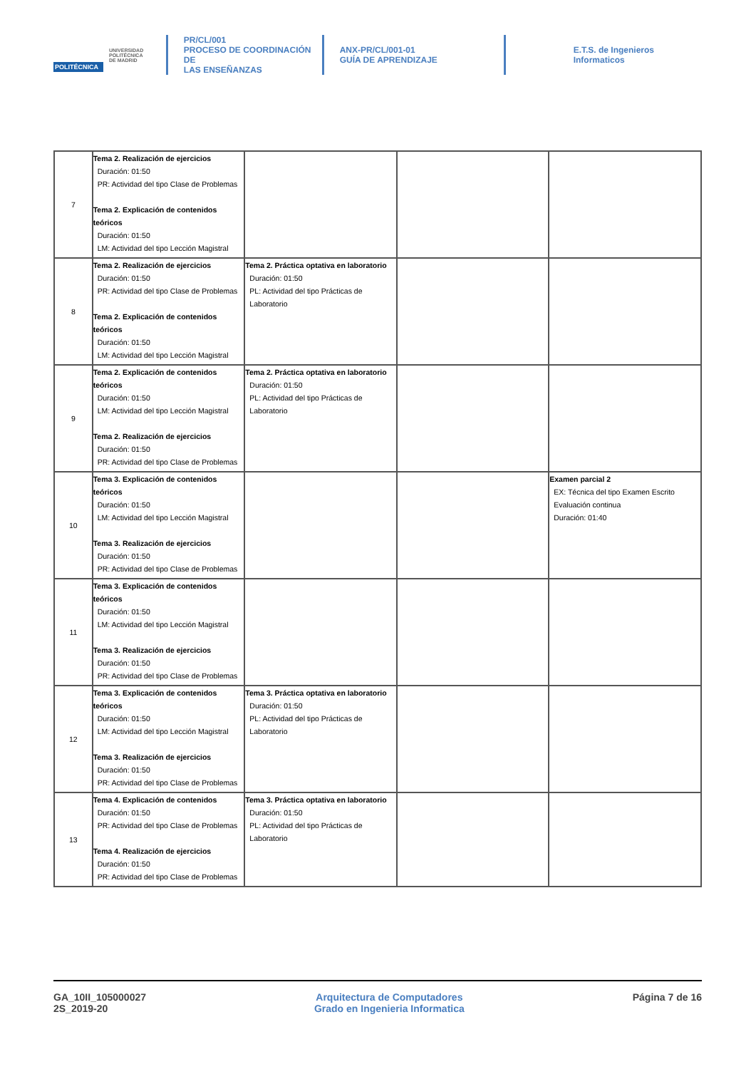POLITÉCNICA UNIVERSIDAD
POLITÉCNICA
DE MADRID
PR/CL/001
PROCESO DE COORDINACIÓN DE
LAS ENSEÑANZAS
ANX-PR/CL/001-01
GUÍA DE APRENDIZAJE
E.T.S. de Ingenieros
Informaticos
| 7 | Tema 2. Realización de ejercicios Duración: 01:50 PR: Actividad del tipo Clase de Problemas Tema 2. Explicación de contenidos teóricos Duración: 01:50 LM: Actividad del tipo Lección Magistral | | | |
| 8 | Tema 2. Realización de ejercicios Duración: 01:50 PR: Actividad del tipo Clase de Problemas Tema 2. Explicación de contenidos teóricos Duración: 01:50 LM: Actividad del tipo Lección Magistral | Tema 2. Práctica optativa en laboratorio Duración: 01:50 PL: Actividad del tipo Prácticas de Laboratorio | | |
| 9 | Tema 2. Explicación de contenidos teóricos Duración: 01:50 LM: Actividad del tipo Lección Magistral Tema 2. Realización de ejercicios Duración: 01:50 PR: Actividad del tipo Clase de Problemas | Tema 2. Práctica optativa en laboratorio Duración: 01:50 PL: Actividad del tipo Prácticas de Laboratorio | | |
| 10 | Tema 3. Explicación de contenidos teóricos Duración: 01:50 LM: Actividad del tipo Lección Magistral Tema 3. Realización de ejercicios Duración: 01:50 PR: Actividad del tipo Clase de Problemas | | | Examen parcial 2 EX: Técnica del tipo Examen Escrito Evaluación continua Duración: 01:40 |
| 11 | Tema 3. Explicación de contenidos teóricos Duración: 01:50 LM: Actividad del tipo Lección Magistral Tema 3. Realización de ejercicios Duración: 01:50 PR: Actividad del tipo Clase de Problemas | | | |
| 12 | Tema 3. Explicación de contenidos teóricos Duración: 01:50 LM: Actividad del tipo Lección Magistral Tema 3. Realización de ejercicios Duración: 01:50 PR: Actividad del tipo Clase de Problemas | Tema 3. Práctica optativa en laboratorio Duración: 01:50 PL: Actividad del tipo Prácticas de Laboratorio | | |
| 13 | Tema 4. Explicación de contenidos Duración: 01:50 PR: Actividad del tipo Clase de Problemas Tema 4. Realización de ejercicios Duración: 01:50 PR: Actividad del tipo Clase de Problemas | Tema 3. Práctica optativa en laboratorio Duración: 01:50 PL: Actividad del tipo Prácticas de Laboratorio | | |
GA_10II_105000027
2S_2019-20
Arquitectura de Computadores
Grado en Ingenieria Informatica
Página 7 de 16